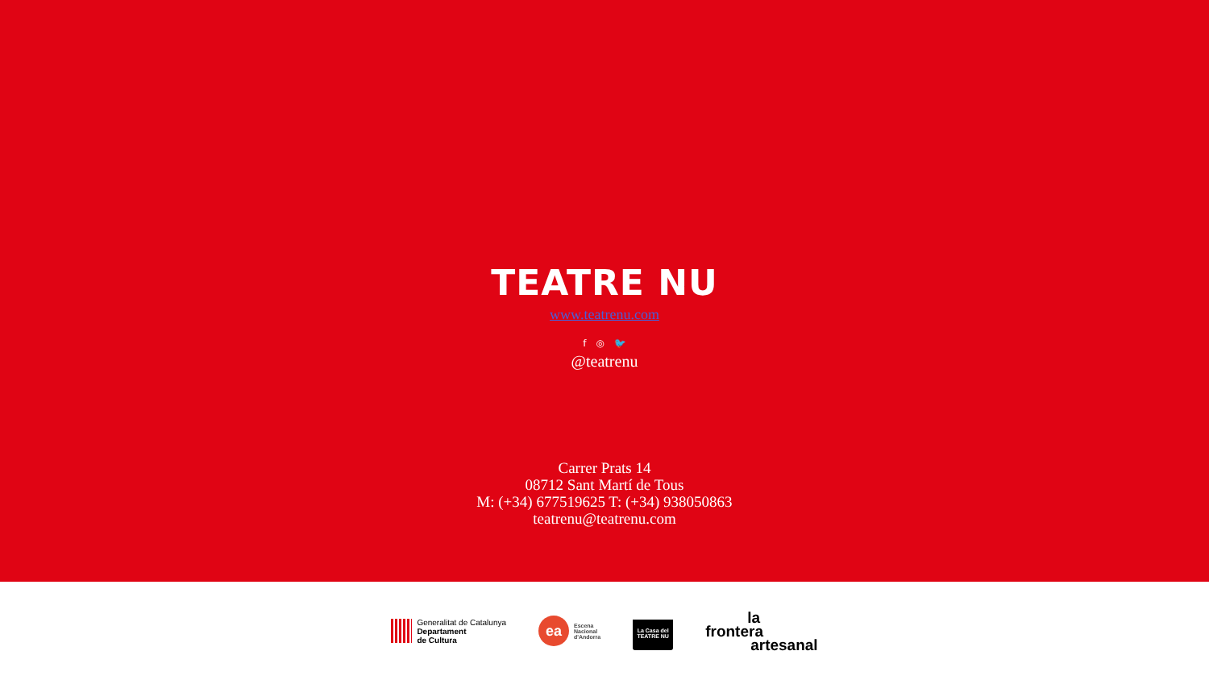TEATRE NU
www.teatrenu.com
f ◎ 🐦
@teatrenu
Carrer Prats 14
08712 Sant Martí de Tous
M: (+34) 677519625 T: (+34) 938050863
teatrenu@teatrenu.com
Generalitat de Catalunya
Departament
de Cultura
ea
Escena
Nacional
d'Andorra
La Casa del
TEATRE NU
la
frontera
artesanal